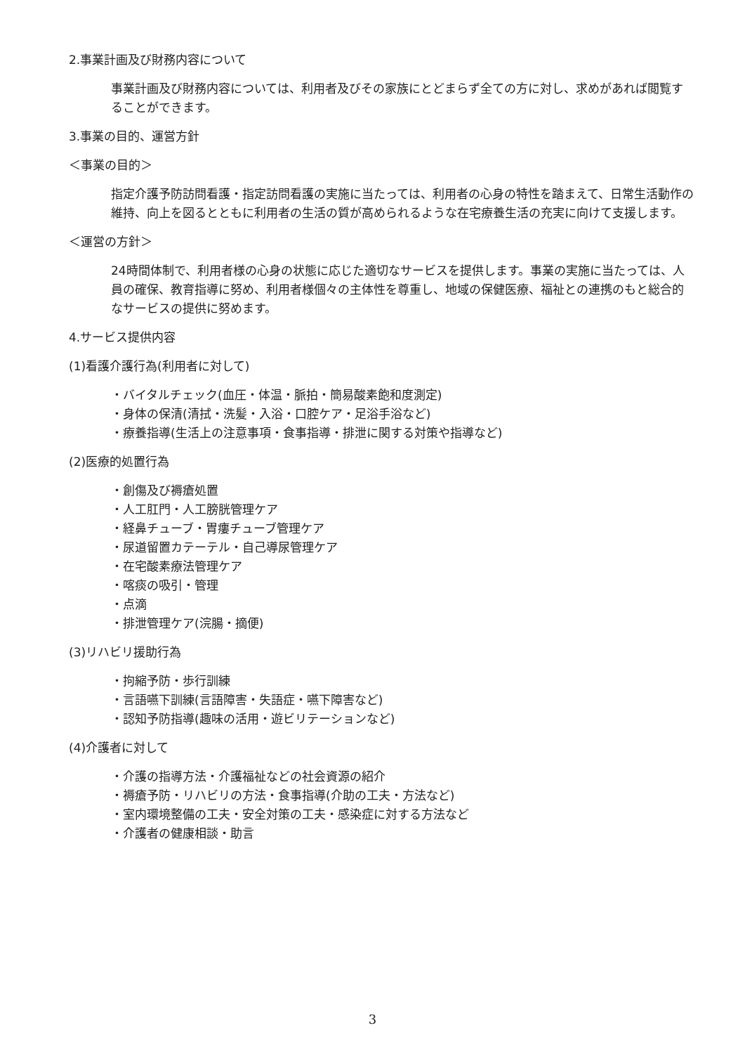2.事業計画及び財務内容について
事業計画及び財務内容については、利用者及びその家族にとどまらず全ての方に対し、求めがあれば閲覧することができます。
3.事業の目的、運営方針
＜事業の目的＞
指定介護予防訪問看護・指定訪問看護の実施に当たっては、利用者の心身の特性を踏まえて、日常生活動作の維持、向上を図るとともに利用者の生活の質が高められるような在宅療養生活の充実に向けて支援します。
＜運営の方針＞
24時間体制で、利用者様の心身の状態に応じた適切なサービスを提供します。事業の実施に当たっては、人員の確保、教育指導に努め、利用者様個々の主体性を尊重し、地域の保健医療、福祉との連携のもと総合的なサービスの提供に努めます。
4.サービス提供内容
(1)看護介護行為(利用者に対して)
・バイタルチェック(血圧・体温・脈拍・簡易酸素飽和度測定)
・身体の保清(清拭・洗髪・入浴・口腔ケア・足浴手浴など)
・療養指導(生活上の注意事項・食事指導・排泄に関する対策や指導など)
(2)医療的処置行為
・創傷及び褥瘡処置
・人工肛門・人工膀胱管理ケア
・経鼻チューブ・胃瘻チューブ管理ケア
・尿道留置カテーテル・自己導尿管理ケア
・在宅酸素療法管理ケア
・喀痰の吸引・管理
・点滴
・排泄管理ケア(浣腸・摘便)
(3)リハビリ援助行為
・拘縮予防・歩行訓練
・言語嚥下訓練(言語障害・失語症・嚥下障害など)
・認知予防指導(趣味の活用・遊ビリテーションなど)
(4)介護者に対して
・介護の指導方法・介護福祉などの社会資源の紹介
・褥瘡予防・リハビリの方法・食事指導(介助の工夫・方法など)
・室内環境整備の工夫・安全対策の工夫・感染症に対する方法など
・介護者の健康相談・助言
3